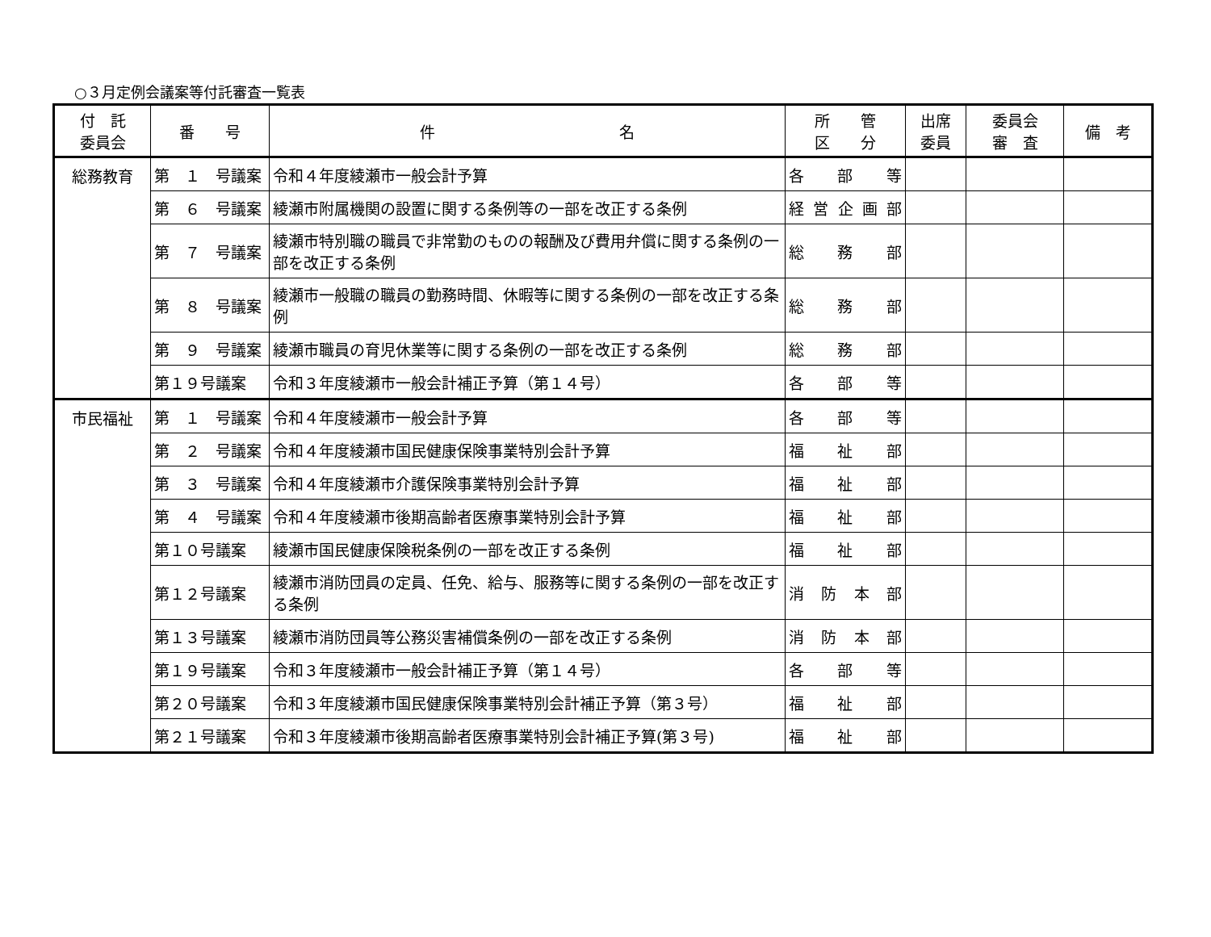○３月定例会議案等付託審査一覧表
| 付 託 委員会 | 番 号 | 件 名 | 所 管 区 分 | 出席 委員 | 委員会 審 査 | 備 考 |
| --- | --- | --- | --- | --- | --- | --- |
| 総務教育 | 第 １ 号議案 | 令和４年度綾瀬市一般会計予算 | 各 部 等 | | | |
| | 第 ６ 号議案 | 綾瀬市附属機関の設置に関する条例等の一部を改正する条例 | 経営企画部 | | | |
| | 第 ７ 号議案 | 綾瀬市特別職の職員で非常勤のものの報酬及び費用弁償に関する条例の一部を改正する条例 | 総 務 部 | | | |
| | 第 ８ 号議案 | 綾瀬市一般職の職員の勤務時間、休暇等に関する条例の一部を改正する条例 | 総 務 部 | | | |
| | 第 ９ 号議案 | 綾瀬市職員の育児休業等に関する条例の一部を改正する条例 | 総 務 部 | | | |
| | 第１９号議案 | 令和３年度綾瀬市一般会計補正予算（第１４号） | 各 部 等 | | | |
| 市民福祉 | 第 １ 号議案 | 令和４年度綾瀬市一般会計予算 | 各 部 等 | | | |
| | 第 ２ 号議案 | 令和４年度綾瀬市国民健康保険事業特別会計予算 | 福 祉 部 | | | |
| | 第 ３ 号議案 | 令和４年度綾瀬市介護保険事業特別会計予算 | 福 祉 部 | | | |
| | 第 ４ 号議案 | 令和４年度綾瀬市後期高齢者医療事業特別会計予算 | 福 祉 部 | | | |
| | 第１０号議案 | 綾瀬市国民健康保険税条例の一部を改正する条例 | 福 祉 部 | | | |
| | 第１２号議案 | 綾瀬市消防団員の定員、任免、給与、服務等に関する条例の一部を改正する条例 | 消防本部 | | | |
| | 第１３号議案 | 綾瀬市消防団員等公務災害補償条例の一部を改正する条例 | 消防本部 | | | |
| | 第１９号議案 | 令和３年度綾瀬市一般会計補正予算（第１４号） | 各 部 等 | | | |
| | 第２０号議案 | 令和３年度綾瀬市国民健康保険事業特別会計補正予算（第３号） | 福 祉 部 | | | |
| | 第２１号議案 | 令和３年度綾瀬市後期高齢者医療事業特別会計補正予算(第３号) | 福 祉 部 | | | |